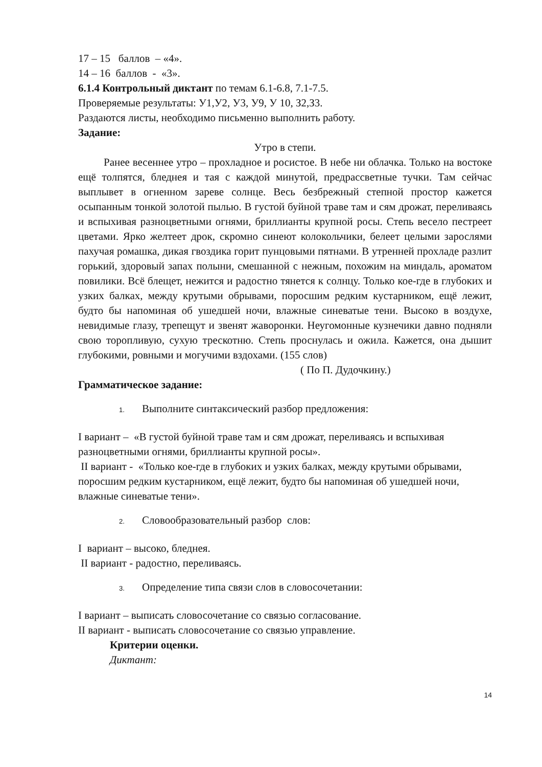17 – 15 баллов – «4».
14 – 16 баллов - «3».
6.1.4 Контрольный диктант по темам 6.1-6.8, 7.1-7.5.
Проверяемые результаты: У1,У2, У3, У9, У 10, З2,З3.
Раздаются листы, необходимо письменно выполнить работу.
Задание:
Утро в степи.
Ранее весеннее утро – прохладное и росистое. В небе ни облачка. Только на востоке ещё толпятся, бледнея и тая с каждой минутой, предрассветные тучки. Там сейчас выплывет в огненном зареве солнце. Весь безбрежный степной простор кажется осыпанным тонкой золотой пылью. В густой буйной траве там и сям дрожат, переливаясь и вспыхивая разноцветными огнями, бриллианты крупной росы. Степь весело пестреет цветами. Ярко желтеет дрок, скромно синеют колокольчики, белеет целыми зарослями пахучая ромашка, дикая гвоздика горит пунцовыми пятнами. В утренней прохладе разлит горький, здоровый запах полыни, смешанной с нежным, похожим на миндаль, ароматом повилики. Всё блещет, нежится и радостно тянется к солнцу. Только кое-где в глубоких и узких балках, между крутыми обрывами, поросшим редким кустарником, ещё лежит, будто бы напоминая об ушедшей ночи, влажные синеватые тени. Высоко в воздухе, невидимые глазу, трепещут и звенят жаворонки. Неугомонные кузнечики давно подняли свою торопливую, сухую трескотню. Степь проснулась и ожила. Кажется, она дышит глубокими, ровными и могучими вздохами. (155 слов)
( По П. Дудочкину.)
Грамматическое задание:
1. Выполните синтаксический разбор предложения:
I вариант – «В густой буйной траве там и сям дрожат, переливаясь и вспыхивая разноцветными огнями, бриллианты крупной росы».
II вариант - «Только кое-где в глубоких и узких балках, между крутыми обрывами, поросшим редким кустарником, ещё лежит, будто бы напоминая об ушедшей ночи, влажные синеватые тени».
2. Словообразовательный разбор слов:
I вариант – высоко, бледнея.
II вариант - радостно, переливаясь.
3. Определение типа связи слов в словосочетании:
I вариант – выписать словосочетание со связью согласование.
II вариант - выписать словосочетание со связью управление.
Критерии оценки.
Диктант:
14